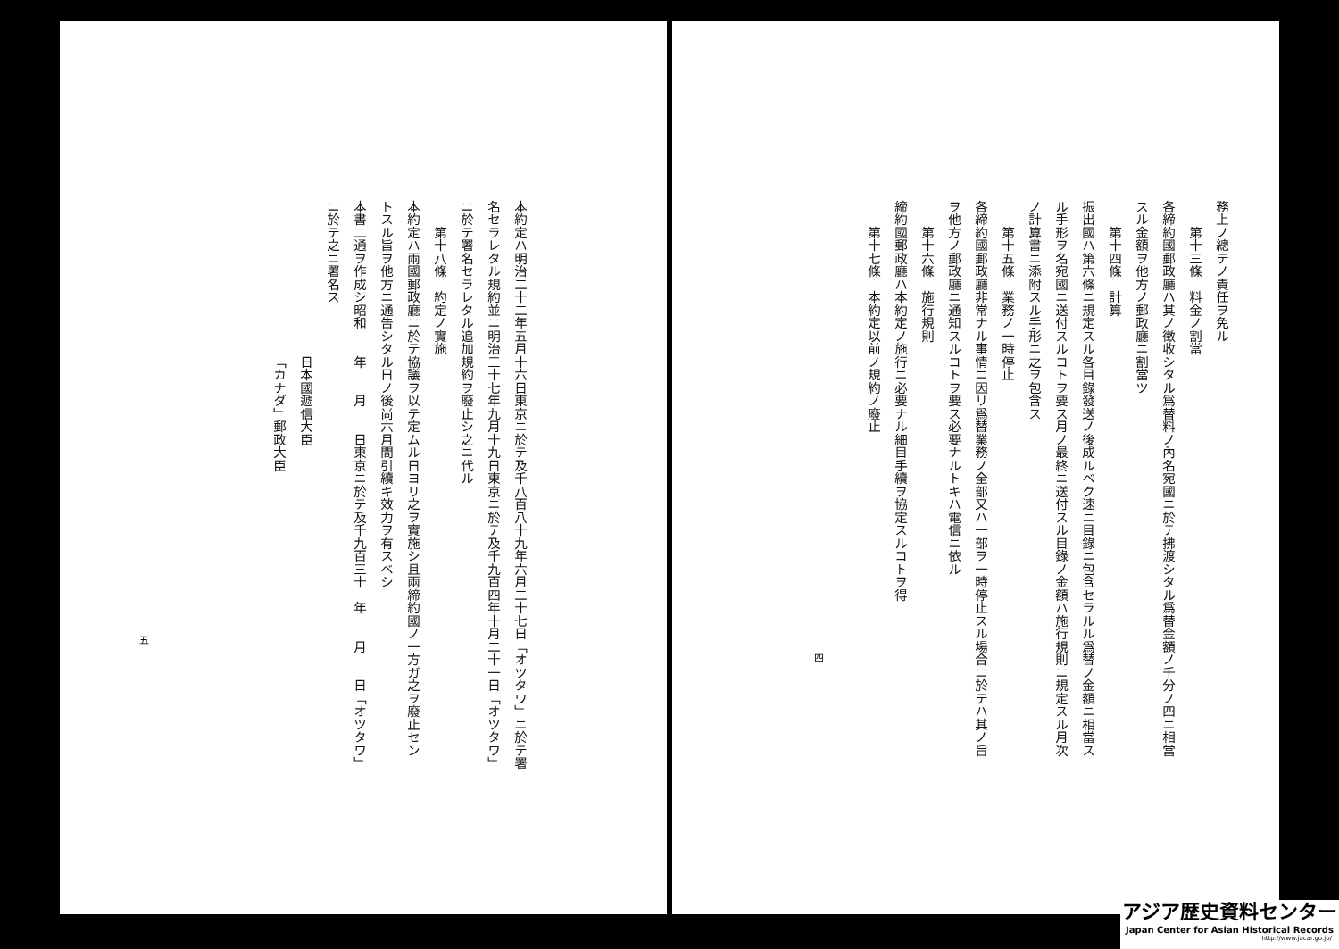務上ノ總テノ責任ヲ免ル
第十三條　料金ノ割當
各締約國郵政廳ハ其ノ徴收シタル爲替料ノ內名宛國ニ於テ拂渡シタル爲替金額ノ千分ノ四ニ相當
スル金額ヲ他方ノ郵政廳ニ割當ツ
第十四條　計算
振出國ハ第六條ニ規定スル各目錄發送ノ後成ルベク速ニ目錄ニ包含セラルル爲替ノ金額ニ相當ス
ル手形ヲ名宛國ニ送付スルコトヲ要ス月ノ最終ニ送付スル目錄ノ金額ハ施行規則ニ規定スル月次
ノ計算書ニ添附スル手形ニ之ヲ包含ス
第十五條　業務ノ一時停止
各締約國郵政廳非常ナル事情ニ因リ爲替業務ノ全部又ハ一部ヲ一時停止スル場合ニ於テハ其ノ旨
ヲ他方ノ郵政廳ニ通知スルコトヲ要ス必要ナルトキハ電信ニ依ル
第十六條　施行規則
締約國郵政廳ハ本約定ノ施行ニ必要ナル細目手續ヲ協定スルコトヲ得
第十七條　本約定以前ノ規約ノ廢止
四
本約定ハ明治二十二年五月十六日東京ニ於テ及千八百八十九年六月二十七日「オツタワ」ニ於テ署
名セラレタル規約並ニ明治三十七年九月十九日東京ニ於テ及千九百四年十月二十一日「オツタワ」
ニ於テ署名セラレタル追加規約ヲ廢止シ之ニ代ル
第十八條　約定ノ實施
本約定ハ兩國郵政廳ニ於テ協議ヲ以テ定ムル日ヨリ之ヲ實施シ且兩締約國ノ一方ガ之ヲ廢止セン
トスル旨ヲ他方ニ通告シタル日ノ後尚六月間引續キ效力ヲ有スベシ
本書二通ヲ作成シ昭和　　年　　月　　日東京ニ於テ及千九百三十　年　　月　　日「オツタワ」
ニ於テ之ニ署名ス
日本國遞信大臣
「カナダ」郵政大臣
五
アジア歴史資料センター
Japan Center for Asian Historical Records
http://www.jacar.go.jp/